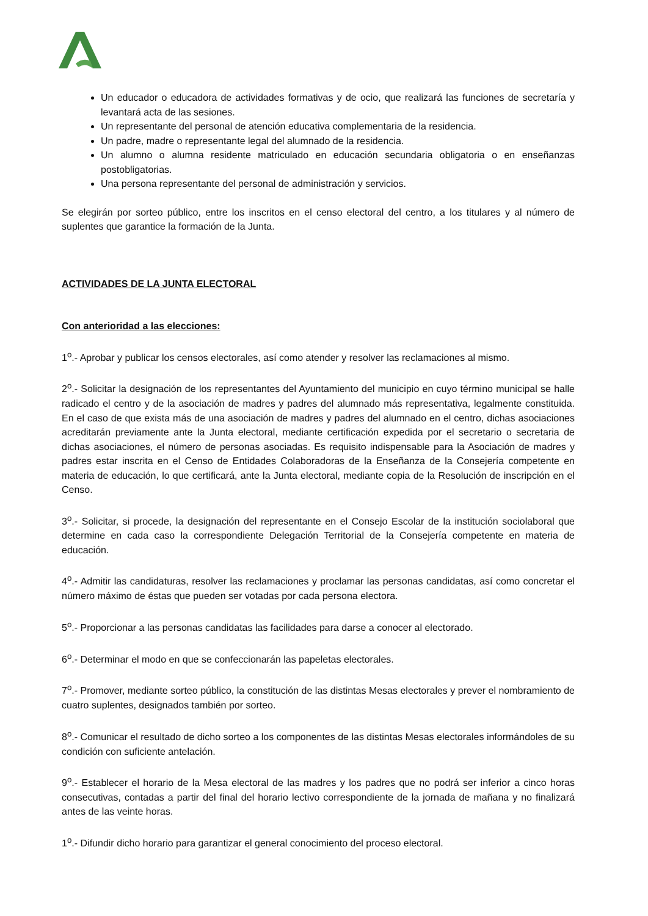Un educador o educadora de actividades formativas y de ocio, que realizará las funciones de secretaría y levantará acta de las sesiones.
Un representante del personal de atención educativa complementaria de la residencia.
Un padre, madre o representante legal del alumnado de la residencia.
Un alumno o alumna residente matriculado en educación secundaria obligatoria o en enseñanzas postobligatorias.
Una persona representante del personal de administración y servicios.
Se elegirán por sorteo público, entre los inscritos en el censo electoral del centro, a los titulares y al número de suplentes que garantice la formación de la Junta.
ACTIVIDADES DE LA JUNTA ELECTORAL
Con anterioridad a las elecciones:
1<sup>o</sup>.- Aprobar y publicar los censos electorales, así como atender y resolver las reclamaciones al mismo.
2<sup>o</sup>.- Solicitar la designación de los representantes del Ayuntamiento del municipio en cuyo término municipal se halle radicado el centro y de la asociación de madres y padres del alumnado más representativa, legalmente constituida. En el caso de que exista más de una asociación de madres y padres del alumnado en el centro, dichas asociaciones acreditarán previamente ante la Junta electoral, mediante certificación expedida por el secretario o secretaria de dichas asociaciones, el número de personas asociadas. Es requisito indispensable para la Asociación de madres y padres estar inscrita en el Censo de Entidades Colaboradoras de la Enseñanza de la Consejería competente en materia de educación, lo que certificará, ante la Junta electoral, mediante copia de la Resolución de inscripción en el Censo.
3<sup>o</sup>.- Solicitar, si procede, la designación del representante en el Consejo Escolar de la institución sociolaboral que determine en cada caso la correspondiente Delegación Territorial de la Consejería competente en materia de educación.
4<sup>o</sup>.- Admitir las candidaturas, resolver las reclamaciones y proclamar las personas candidatas, así como concretar el número máximo de éstas que pueden ser votadas por cada persona electora.
5<sup>o</sup>.- Proporcionar a las personas candidatas las facilidades para darse a conocer al electorado.
6<sup>o</sup>.- Determinar el modo en que se confeccionarán las papeletas electorales.
7<sup>o</sup>.- Promover, mediante sorteo público, la constitución de las distintas Mesas electorales y prever el nombramiento de cuatro suplentes, designados también por sorteo.
8<sup>o</sup>.- Comunicar el resultado de dicho sorteo a los componentes de las distintas Mesas electorales informándoles de su condición con suficiente antelación.
9<sup>o</sup>.- Establecer el horario de la Mesa electoral de las madres y los padres que no podrá ser inferior a cinco horas consecutivas, contadas a partir del final del horario lectivo correspondiente de la jornada de mañana y no finalizará antes de las veinte horas.
1<sup>o</sup>.- Difundir dicho horario para garantizar el general conocimiento del proceso electoral.